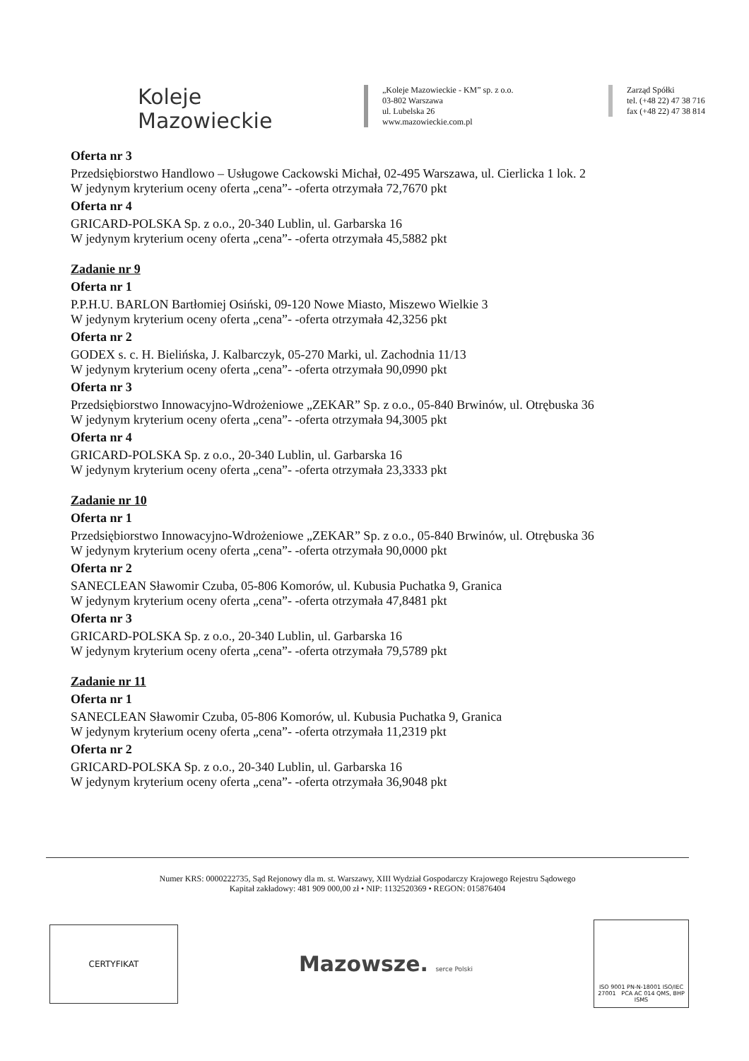Koleje
Mazowieckie
„Koleje Mazowieckie - KM” sp. z o.o.
03-802 Warszawa
ul. Lubelska 26
www.mazowieckie.com.pl
Zarząd Spółki
tel. (+48 22) 47 38 716
fax (+48 22) 47 38 814
Oferta nr 3
Przedsiębiorstwo Handlowo – Usługowe Cackowski Michał, 02-495 Warszawa, ul. Cierlicka 1 lok. 2
W jedynym kryterium oceny oferta „cena”- -oferta otrzymała 72,7670 pkt
Oferta nr 4
GRICARD-POLSKA Sp. z o.o., 20-340 Lublin, ul. Garbarska 16
W jedynym kryterium oceny oferta „cena”- -oferta otrzymała 45,5882 pkt
Zadanie nr 9
Oferta nr 1
P.P.H.U. BARLON Bartłomiej Osiński, 09-120 Nowe Miasto, Miszewo Wielkie 3
W jedynym kryterium oceny oferta „cena”- -oferta otrzymała 42,3256 pkt
Oferta nr 2
GODEX s. c. H. Bielińska, J. Kalbarczyk, 05-270 Marki, ul. Zachodnia 11/13
W jedynym kryterium oceny oferta „cena”- -oferta otrzymała 90,0990 pkt
Oferta nr 3
Przedsiębiorstwo Innowacyjno-Wdrożeniowe „ZEKAR” Sp. z o.o., 05-840 Brwinów, ul. Otrębuska 36
W jedynym kryterium oceny oferta „cena”- -oferta otrzymała 94,3005 pkt
Oferta nr 4
GRICARD-POLSKA Sp. z o.o., 20-340 Lublin, ul. Garbarska 16
W jedynym kryterium oceny oferta „cena”- -oferta otrzymała 23,3333 pkt
Zadanie nr 10
Oferta nr 1
Przedsiębiorstwo Innowacyjno-Wdrożeniowe „ZEKAR” Sp. z o.o., 05-840 Brwinów, ul. Otrębuska 36
W jedynym kryterium oceny oferta „cena”- -oferta otrzymała 90,0000 pkt
Oferta nr 2
SANECLEAN Sławomir Czuba, 05-806 Komorów, ul. Kubusia Puchatka 9, Granica
W jedynym kryterium oceny oferta „cena”- -oferta otrzymała 47,8481 pkt
Oferta nr 3
GRICARD-POLSKA Sp. z o.o., 20-340 Lublin, ul. Garbarska 16
W jedynym kryterium oceny oferta „cena”- -oferta otrzymała 79,5789 pkt
Zadanie nr 11
Oferta nr 1
SANECLEAN Sławomir Czuba, 05-806 Komorów, ul. Kubusia Puchatka 9, Granica
W jedynym kryterium oceny oferta „cena”- -oferta otrzymała 11,2319 pkt
Oferta nr 2
GRICARD-POLSKA Sp. z o.o., 20-340 Lublin, ul. Garbarska 16
W jedynym kryterium oceny oferta „cena”- -oferta otrzymała 36,9048 pkt
Numer KRS: 0000222735, Sąd Rejonowy dla m. st. Warszawy, XIII Wydział Gospodarczy Krajowego Rejestru Sądowego
Kapitał zakładowy: 481 909 000,00 zł • NIP: 1132520369 • REGON: 015876404
CERTYFIKAT
Mazowsze. serce Polski
ISO 9001 PN-N-18001 ISO/IEC 27001 PCA AC 014 QMS, BHP ISMS